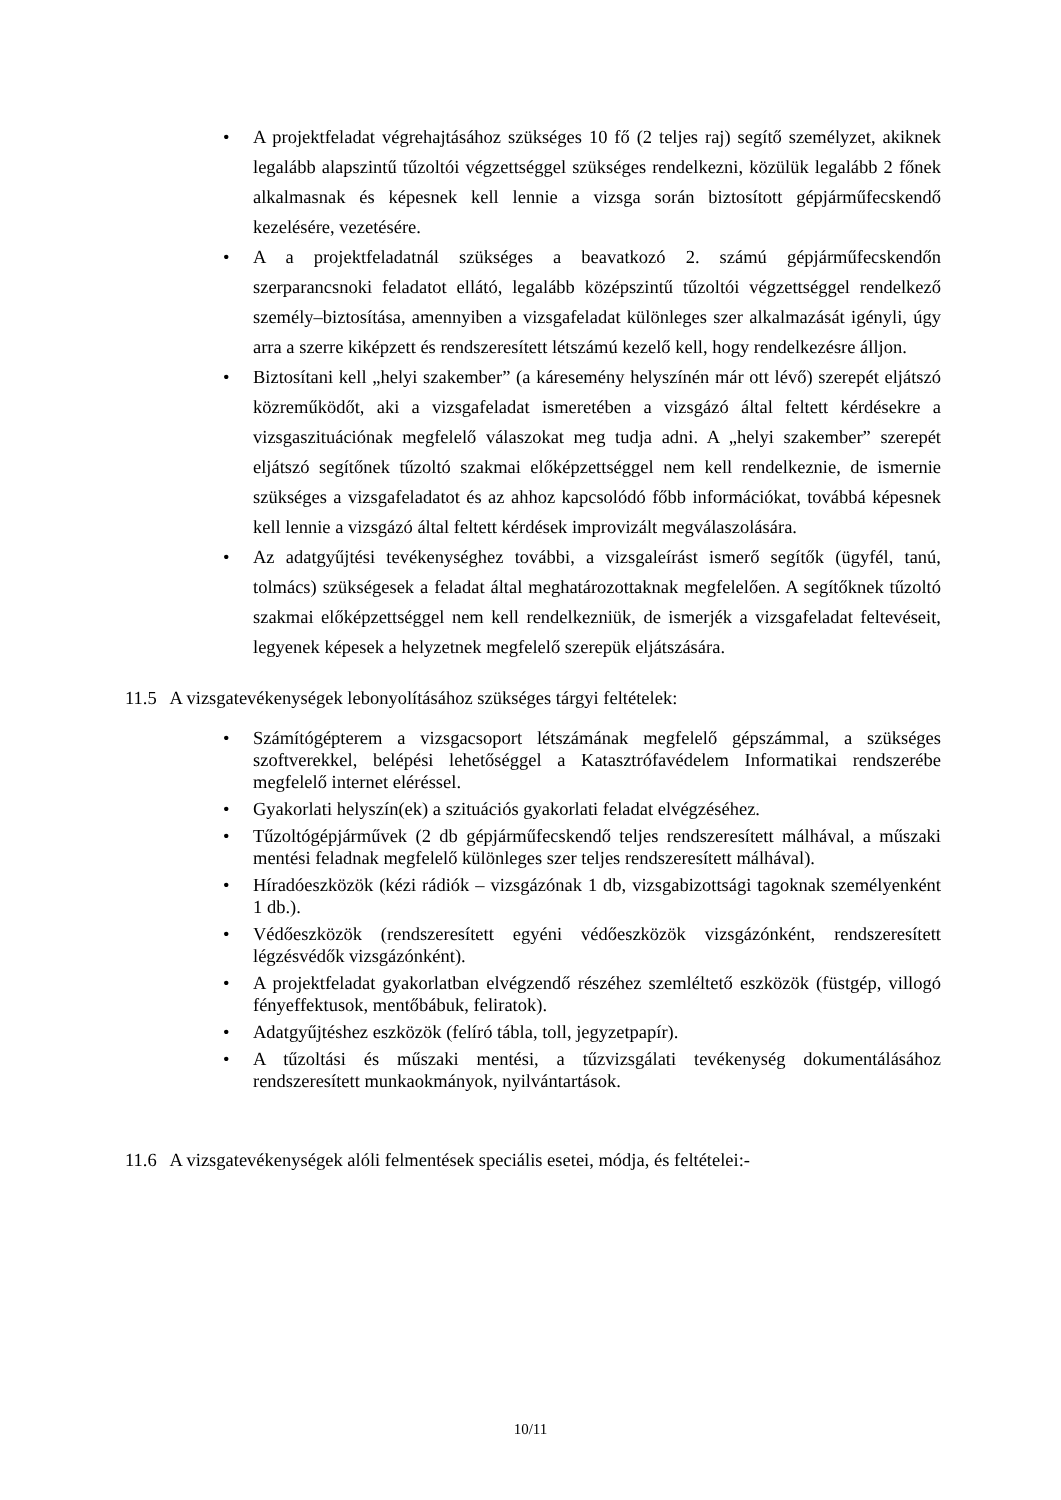• A projektfeladat végrehajtásához szükséges 10 fő (2 teljes raj) segítő személyzet, akiknek legalább alapszintű tűzoltói végzettséggel szükséges rendelkezni, közülük legalább 2 főnek alkalmasnak és képesnek kell lennie a vizsga során biztosított gépjárműfecskendő kezelésére, vezetésére.
• A a projektfeladatnál szükséges a beavatkozó 2. számú gépjárműfecskendőn szerparancsnoki feladatot ellátó, legalább középszintű tűzoltói végzettséggel rendelkező személy–biztosítása, amennyiben a vizsgafeladat különleges szer alkalmazását igényli, úgy arra a szerre kiképzett és rendszeresített létszámú kezelő kell, hogy rendelkezésre álljon.
• Biztosítani kell „helyi szakember” (a káresemény helyszínén már ott lévő) szerepét eljátszó közreműködőt, aki a vizsgafeladat ismeretében a vizsgázó által feltett kérdésekre a vizsgaszituációnak megfelelő válaszokat meg tudja adni. A „helyi szakember” szerepét eljátszó segítőnek tűzoltó szakmai előképzettséggel nem kell rendelkeznie, de ismernie szükséges a vizsgafeladatot és az ahhoz kapcsolódó főbb információkat, továbbá képesnek kell lennie a vizsgázó által feltett kérdések improvizált megválaszolására.
• Az adatgyűjtési tevékenységhez további, a vizsgaleírást ismerő segítők (ügyfél, tanú, tolmács) szükségesek a feladat által meghatározottaknak megfelelően. A segítőknek tűzoltó szakmai előképzettséggel nem kell rendelkezniük, de ismerjék a vizsgafeladat feltevéseit, legyenek képesek a helyzetnek megfelelő szerepük eljátszására.
11.5 A vizsgatevékenységek lebonyolításához szükséges tárgyi feltételek:
• Számítógépterem a vizsgacsoport létszámának megfelelő gépszámmal, a szükséges szoftverekkel, belépési lehetőséggel a Katasztrófavédelem Informatikai rendszerébe megfelelő internet eléréssel.
• Gyakorlati helyszín(ek) a szituációs gyakorlati feladat elvégzéséhez.
• Tűzoltógépjárművek (2 db gépjárműfecskendő teljes rendszeresített málhával, a műszaki mentési feladnak megfelelő különleges szer teljes rendszeresített málhával).
• Híradóeszközök (kézi rádiók – vizsgázónak 1 db, vizsgabizottsági tagoknak személyenként 1 db.).
• Védőeszközök (rendszeresített egyéni védőeszközök vizsgázónként, rendszeresített légzésvédők vizsgázónként).
• A projektfeladat gyakorlatban elvégzendő részéhez szemléltető eszközök (füstgép, villogó fényeffektusok, mentőbábuk, feliratok).
• Adatgyűjtéshez eszközök (felíró tábla, toll, jegyzetpapír).
• A tűzoltási és műszaki mentési, a tűzvizsgálati tevékenység dokumentálásához rendszeresített munkaokmányok, nyilvántartások.
11.6 A vizsgatevékenységek alóli felmentések speciális esetei, módja, és feltételei:-
10/11